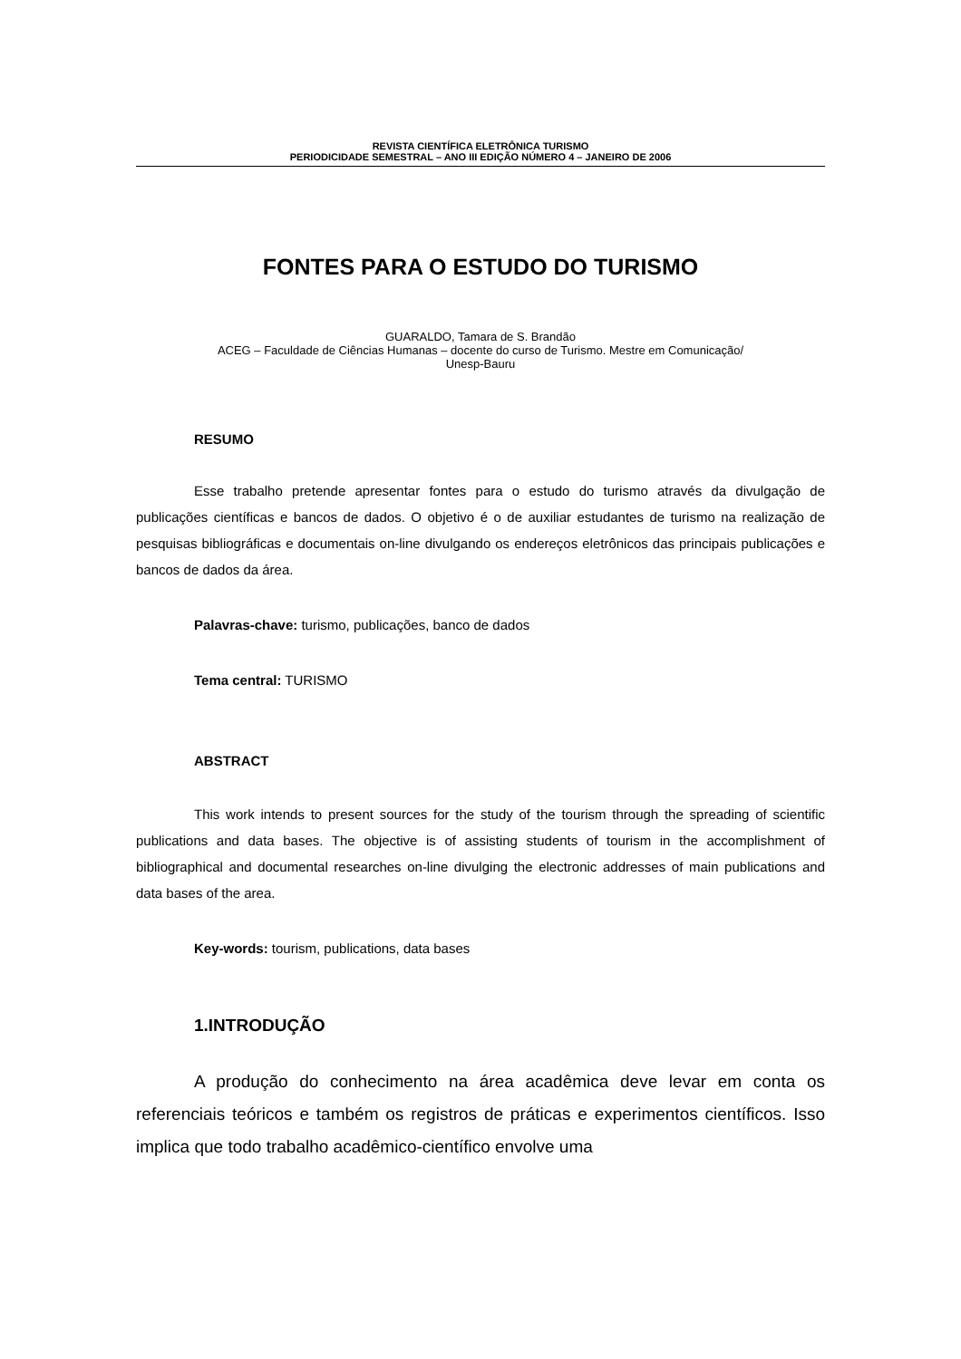REVISTA CIENTÍFICA ELETRÔNICA TURISMO
PERIODICIDADE SEMESTRAL – ANO III EDIÇÃO NÚMERO 4 – JANEIRO DE 2006
FONTES PARA O ESTUDO DO TURISMO
GUARALDO, Tamara de S. Brandão
ACEG – Faculdade de Ciências Humanas – docente do curso de Turismo. Mestre em Comunicação/
Unesp-Bauru
RESUMO
Esse trabalho pretende apresentar fontes para o estudo do turismo através da divulgação de publicações científicas e bancos de dados. O objetivo é o de auxiliar estudantes de turismo na realização de pesquisas bibliográficas e documentais on-line divulgando os endereços eletrônicos das principais publicações e bancos de dados da área.
Palavras-chave: turismo, publicações, banco de dados
Tema central: TURISMO
ABSTRACT
This work intends to present sources for the study of the tourism through the spreading of scientific publications and data bases. The objective is of assisting students of tourism in the accomplishment of bibliographical and documental researches on-line divulging the electronic addresses of main publications and data bases of the area.
Key-words: tourism, publications, data bases
1.INTRODUÇÃO
A produção do conhecimento na área acadêmica deve levar em conta os referenciais teóricos e também os registros de práticas e experimentos científicos. Isso implica que todo trabalho acadêmico-científico envolve uma